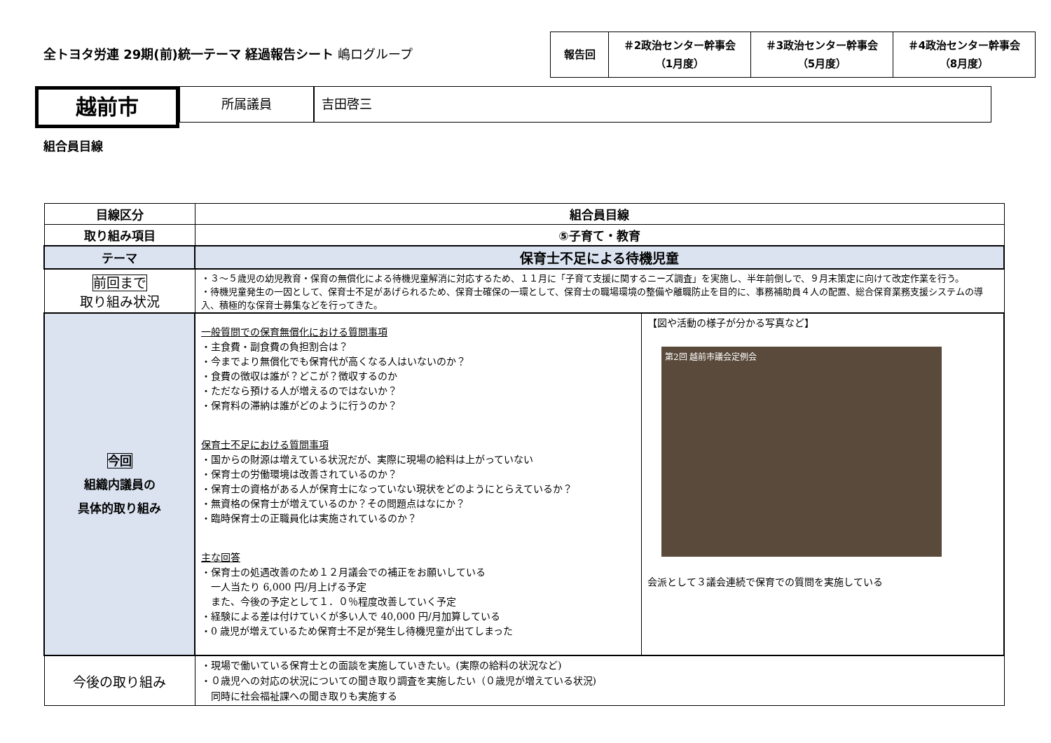全トヨタ労連 29期(前)統一テーマ 経過報告シート 嶋ログループ
| 報告回 | ＃2政治センター幹事会 （1月度） | ＃3政治センター幹事会 （5月度） | ＃4政治センター幹事会 （8月度） |
越前市
所属議員 吉田啓三
組合員目線
| 目線区分 | 組合員目線 |
| 取り組み項目 | ⑤子育て・教育 |
| テーマ | 保育士不足による待機児童 |
| 前回まで 取り組み状況 | ・３～５歳児の幼児教育・保育の無償化による待機児童解消に対応するため、１１月に「子育て支援に関するニーズ調査」を実施し、半年前倒しで、９月末策定に向けて改定作業を行う。 ・待機児童発生の一因として、保育士不足があげられるため、保育士確保の一環として、保育士の職場環境の整備や離職防止を目的に、事務補助員４人の配置、総合保育業務支援システムの導入、積極的な保育士募集などを行ってきた。 |
| 今回 組織内議員の 具体的取り組み | / 一般質問での保育無償化における質問事項 ・主食費・副食費の負担割合は？ ・今までより無償化でも保育代が高くなる人はいないのか？ ・食費の徴収は誰が？どこが？徴収するのか ・ただなら預ける人が増えるのではないか？ ・保育料の滞納は誰がどのように行うのか？ 保育士不足における質問事項 ・国からの財源は増えている状況だが、実際に現場の給料は上がっていない ・保育士の労働環境は改善されているのか？ ・保育士の資格がある人が保育士になっていない現状をどのようにとらえているか？ ・無資格の保育士が増えているのか？その問題点はなにか？ ・臨時保育士の正職員化は実施されているのか？ 主な回答 ・保育士の処遇改善のため１２月議会での補正をお願いしている 一人当たり 6,000 円/月上げる予定 また、今後の予定として１．０％程度改善していく予定 ・経験による差は付けていくが多い人で 40,000 円/月加算している ・0 歳児が増えているため保育士不足が発生し待機児童が出てしまった / 【図や活動の様子が分かる写真など】 第2回 越前市議会定例会 会派として３議会連続で保育での質問を実施している / |
| 今後の取り組み | ・現場で働いている保育士との面談を実施していきたい。(実際の給料の状況など) ・０歳児への対応の状況についての聞き取り調査を実施したい（０歳児が増えている状況) 同時に社会福祉課への聞き取りも実施する |